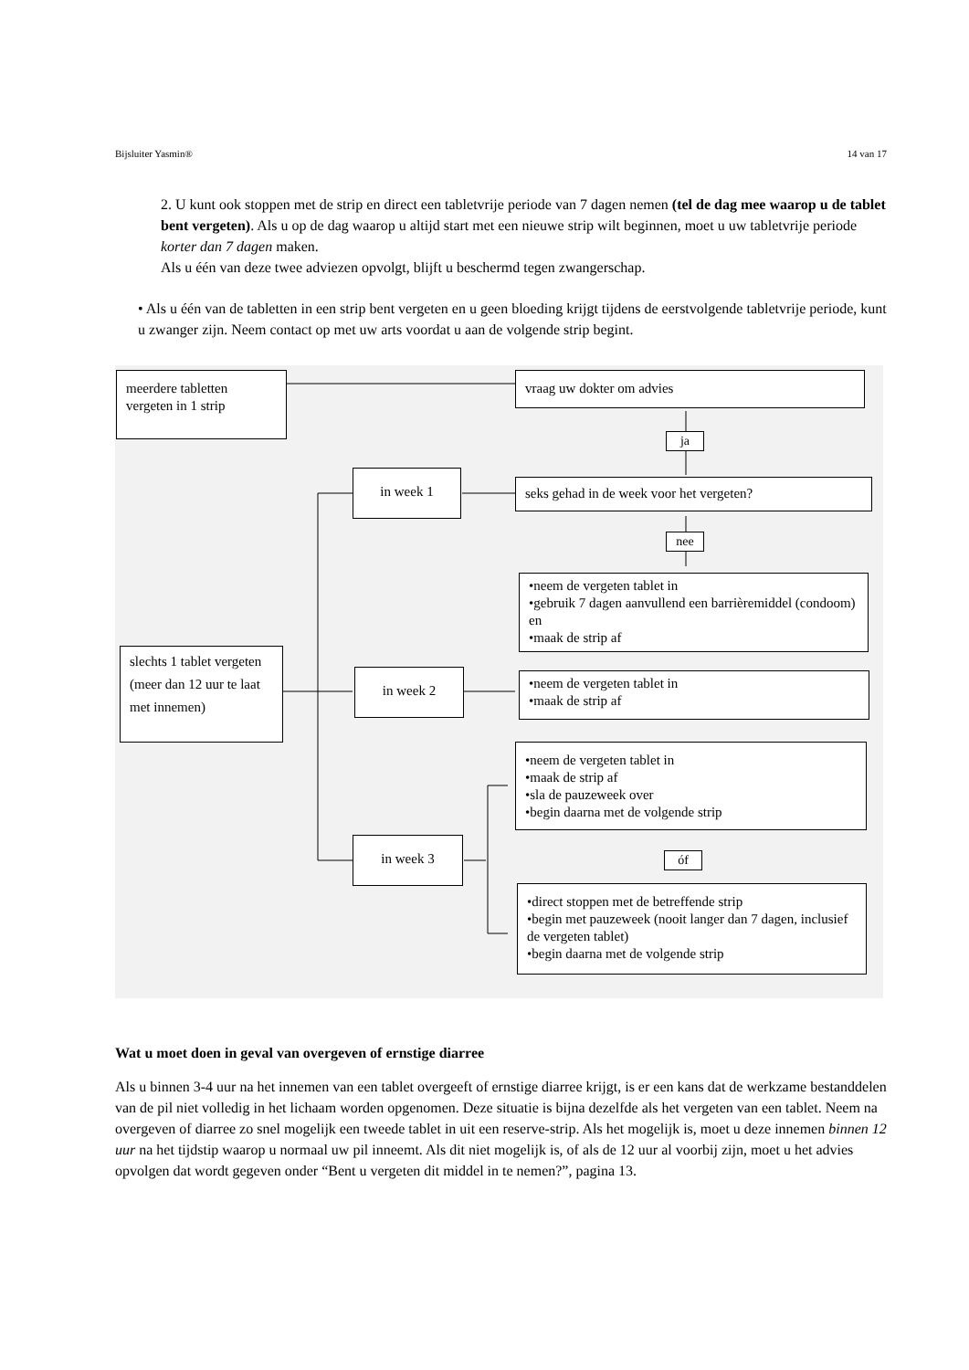Bijsluiter Yasmin® 14 van 17
2. U kunt ook stoppen met de strip en direct een tabletvrije periode van 7 dagen nemen (tel de dag mee waarop u de tablet bent vergeten). Als u op de dag waarop u altijd start met een nieuwe strip wilt beginnen, moet u uw tabletvrije periode korter dan 7 dagen maken.
Als u één van deze twee adviezen opvolgt, blijft u beschermd tegen zwangerschap.
• Als u één van de tabletten in een strip bent vergeten en u geen bloeding krijgt tijdens de eerstvolgende tabletvrije periode, kunt u zwanger zijn. Neem contact op met uw arts voordat u aan de volgende strip begint.
meerdere tabletten
vergeten in 1 strip
vraag uw dokter om advies
ja
in week 1
seks gehad in de week voor het vergeten?
nee
•neem de vergeten tablet in
•gebruik 7 dagen aanvullend een barrièremiddel (condoom) en
•maak de strip af
slechts 1 tablet vergeten (meer dan 12 uur te laat met innemen)
in week 2
•neem de vergeten tablet in
•maak de strip af
•neem de vergeten tablet in
•maak de strip af
•sla de pauzeweek over
•begin daarna met de volgende strip
óf
in week 3
•direct stoppen met de betreffende strip
•begin met pauzeweek (nooit langer dan 7 dagen, inclusief de vergeten tablet)
•begin daarna met de volgende strip
Wat u moet doen in geval van overgeven of ernstige diarree
Als u binnen 3-4 uur na het innemen van een tablet overgeeft of ernstige diarree krijgt, is er een kans dat de werkzame bestanddelen van de pil niet volledig in het lichaam worden opgenomen. Deze situatie is bijna dezelfde als het vergeten van een tablet. Neem na overgeven of diarree zo snel mogelijk een tweede tablet in uit een reserve-strip. Als het mogelijk is, moet u deze innemen binnen 12 uur na het tijdstip waarop u normaal uw pil inneemt. Als dit niet mogelijk is, of als de 12 uur al voorbij zijn, moet u het advies opvolgen dat wordt gegeven onder “Bent u vergeten dit middel in te nemen?”, pagina 13.